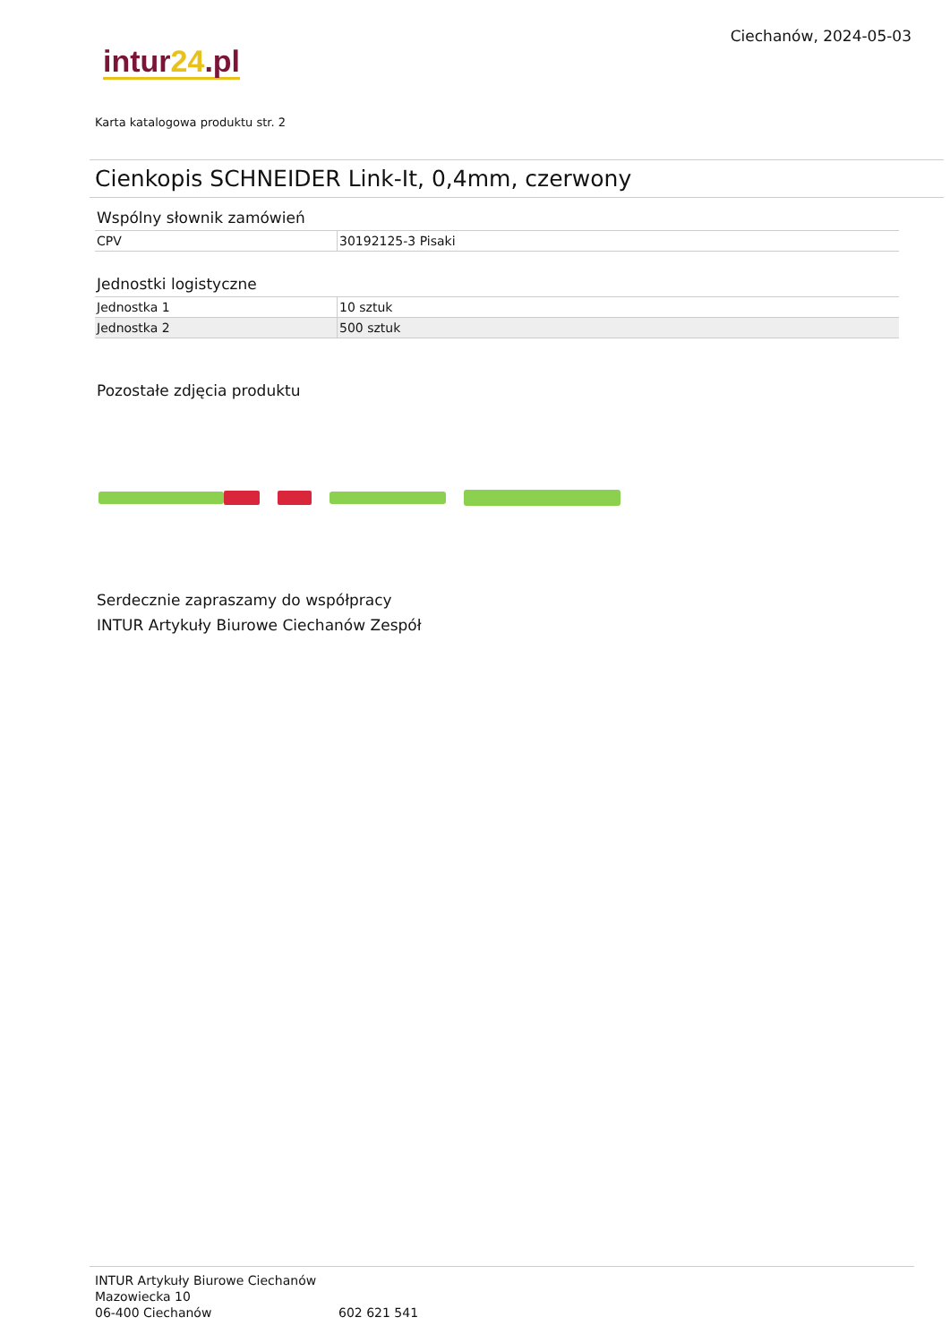intur24.pl
Ciechanów, 2024-05-03
Karta katalogowa produktu str. 2
Cienkopis SCHNEIDER Link-It, 0,4mm, czerwony
Wspólny słownik zamówień
| CPV | 30192125-3 Pisaki |
Jednostki logistyczne
| Jednostka 1 | 10 sztuk |
| Jednostka 2 | 500 sztuk |
Pozostałe zdjęcia produktu
Serdecznie zapraszamy do współpracy
INTUR Artykuły Biurowe Ciechanów Zespół
INTUR Artykuły Biurowe Ciechanów
Mazowiecka 10
06-400 Ciechanów
602 621 541